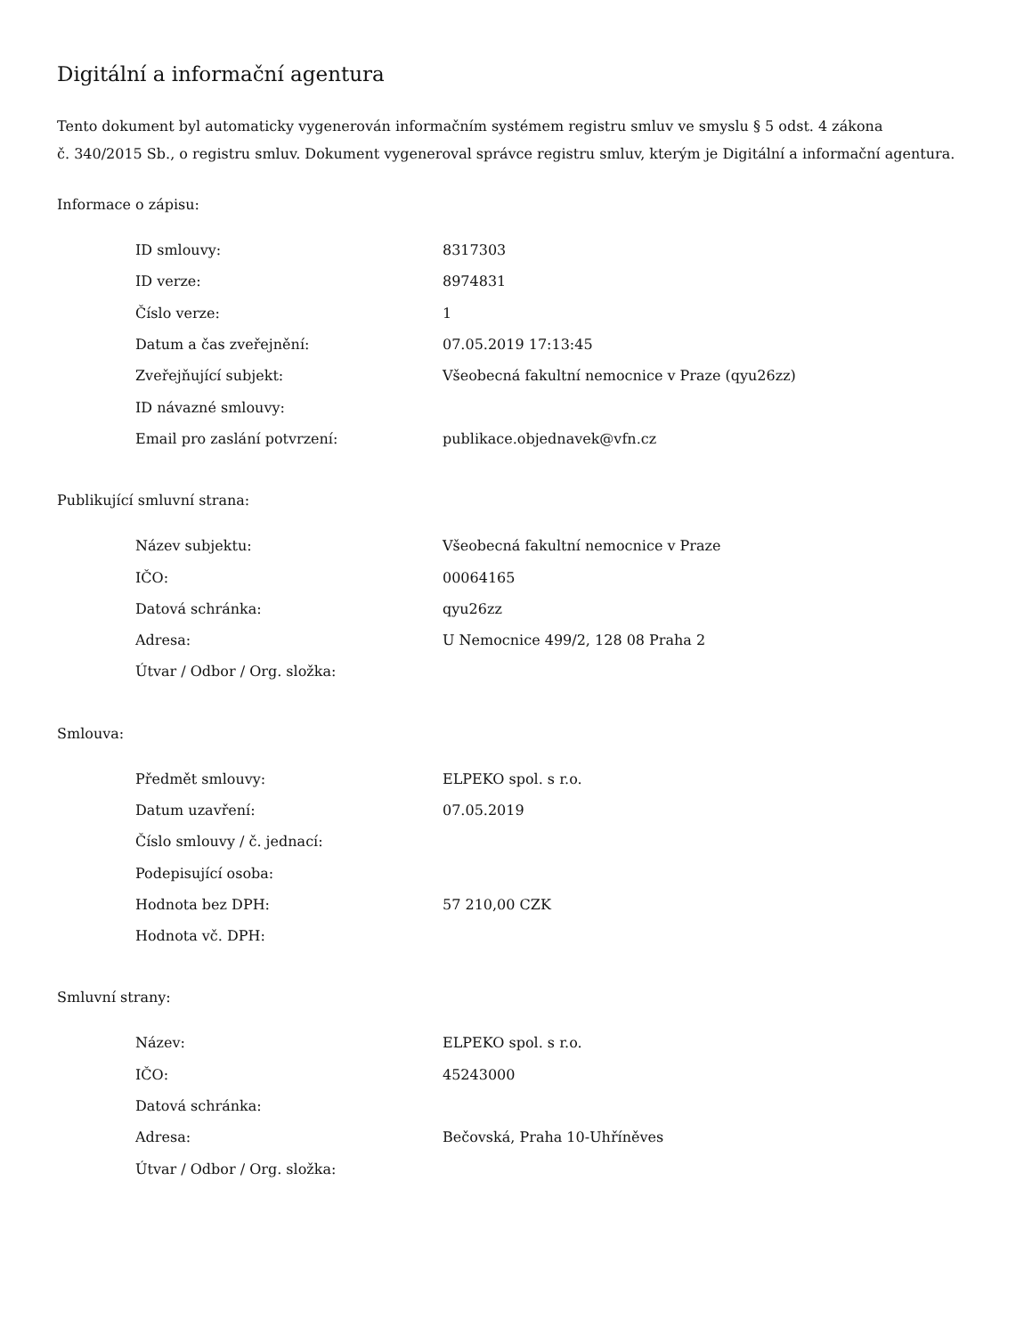Digitální a informační agentura
Tento dokument byl automaticky vygenerován informačním systémem registru smluv ve smyslu § 5 odst. 4 zákona
č. 340/2015 Sb., o registru smluv. Dokument vygeneroval správce registru smluv, kterým je Digitální a informační agentura.
Informace o zápisu:
| ID smlouvy: | 8317303 |
| ID verze: | 8974831 |
| Číslo verze: | 1 |
| Datum a čas zveřejnění: | 07.05.2019 17:13:45 |
| Zveřejňující subjekt: | Všeobecná fakultní nemocnice v Praze (qyu26zz) |
| ID návazné smlouvy: | |
| Email pro zaslání potvrzení: | publikace.objednavek@vfn.cz |
Publikující smluvní strana:
| Název subjektu: | Všeobecná fakultní nemocnice v Praze |
| IČO: | 00064165 |
| Datová schránka: | qyu26zz |
| Adresa: | U Nemocnice 499/2, 128 08 Praha 2 |
| Útvar / Odbor / Org. složka: | |
Smlouva:
| Předmět smlouvy: | ELPEKO spol. s r.o. |
| Datum uzavření: | 07.05.2019 |
| Číslo smlouvy / č. jednací: | |
| Podepisující osoba: | |
| Hodnota bez DPH: | 57 210,00 CZK |
| Hodnota vč. DPH: | |
Smluvní strany:
| Název: | ELPEKO spol. s r.o. |
| IČO: | 45243000 |
| Datová schránka: | |
| Adresa: | Bečovská, Praha 10-Uhříněves |
| Útvar / Odbor / Org. složka: | |